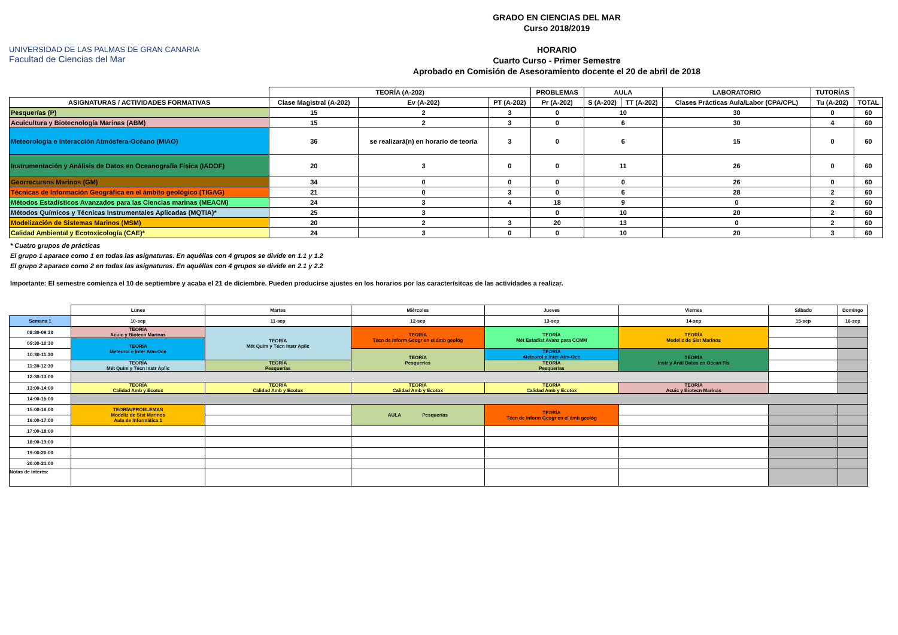UNIVERSIDAD DE LAS PALMAS DE GRAN CANARIA
Facultad de Ciencias del Mar
GRADO EN CIENCIAS DEL MAR
Curso 2018/2019
HORARIO
Cuarto Curso - Primer Semestre
Aprobado en Comisión de Asesoramiento docente el 20 de abril de 2018
| | TEORÍA (A-202) | | | PROBLEMAS | AULA | | LABORATORIO | TUTORÍAS | |
| --- | --- | --- | --- | --- | --- | --- | --- | --- | --- |
| ASIGNATURAS / ACTIVIDADES FORMATIVAS | Clase Magistral (A-202) | Ev (A-202) | PT (A-202) | Pr (A-202) | S (A-202) | TT (A-202) | Clases Prácticas Aula/Labor (CPA/CPL) | Tu (A-202) | TOTAL |
| Pesquerías (P) | 15 | 2 | 3 | 0 | 10 | | 30 | 0 | 60 |
| Acuicultura y Biotecnología Marinas (ABM) | 15 | 2 | 3 | 0 | 6 | | 30 | 4 | 60 |
| Meteorología e Interacción Atmósfera-Océano (MIAO) | 36 | se realizará(n) en horario de teoría | 3 | 0 | 6 | | 15 | 0 | 60 |
| Instrumentación y Análisis de Datos en Oceanografía Física (IADOF) | 20 | 3 | 0 | 0 | 11 | | 26 | 0 | 60 |
| Georrecursos Marinos (GM) | 34 | 0 | 0 | 0 | 0 | | 26 | 0 | 60 |
| Técnicas de Información Geográfica en el ámbito geológico (TIGAG) | 21 | 0 | 3 | 0 | 6 | | 28 | 2 | 60 |
| Métodos Estadísticos Avanzados para las Ciencias marinas (MEACM) | 24 | 3 | 4 | 18 | 9 | | 0 | 2 | 60 |
| Métodos Químicos y Técnicas Instrumentales Aplicadas (MQTIA)* | 25 | 3 | | 0 | 10 | | 20 | 2 | 60 |
| Modelización de Sistemas Marinos (MSM) | 20 | 2 | 3 | 20 | 13 | | 0 | 2 | 60 |
| Calidad Ambiental y Ecotoxicología (CAE)* | 24 | 3 | 0 | 0 | 10 | | 20 | 3 | 60 |
* Cuatro grupos de prácticas
El grupo 1 aparace como 1 en todas las asignaturas. En aquéllas con 4 grupos se divide en 1.1 y 1.2
El grupo 2 aparace como 2 en todas las asignaturas. En aquéllas con 4 grupos se divide en 2.1 y 2.2
Importante: El semestre comienza el 10 de septiembre y acaba el 21 de diciembre. Pueden producirse ajustes en los horarios por las caracterísitcas de las actividades a realizar.
| | Lunes | Martes | Miércoles | Jueves | Viernes | Sábado | Domingo |
| --- | --- | --- | --- | --- | --- | --- | --- |
| Semana 1 | 10-sep | 11-sep | 12-sep | 13-sep | 14-sep | 15-sep | 16-sep |
| 08:30-09:30 | TEORÍA Acuic y Biotecn Marinas | TEORÍA Mét Quim y Técn Instr Aplic | TEORÍA Técn de Inform Geogr en el ámb geológ | TEORÍA Mét Estadist Avanz para CCMM | TEORÍA Modeliz de Sist Marinos | | |
| 09:30-10:30 | TEORÍA Meteorol e Inter Atm-Oce | | | | | | |
| 10:30-11:30 | | | TEORÍA Pesquerías | TEORÍA Meteorol e Inter Atm-Oce | TEORÍA Instr y Anál Datos en Ocean Fís | | |
| 11:30-12:30 | TEORÍA Mét Quím y Técn Instr Aplic | TEORÍA Pesquerías | | TEORÍA Pesquerías | | | |
| 12:30-13:00 | | | | | | | |
| 13:00-14:00 | TEORÍA Calidad Amb y Ecotox | TEORÍA Calidad Amb y Ecotox | TEORÍA Calidad Amb y Ecotox | TEORÍA Calidad Amb y Ecotox | TEORÍA Acuic y Biotecn Marinas | | |
| 14:00-15:00 | | | | | | | |
| 15:00-16:00 | TEORÍA/PROBLEMAS Modeliz de Sist Marinos Aula de Informática 1 | | AULA Pesquerías | TEORÍA Técn de Inform Geogr en el ámb geológ | | | |
| 16:00-17:00 | | | | | | | |
| 17:00-18:00 | | | | | | | |
| 18:00-19:00 | | | | | | | |
| 19:00-20:00 | | | | | | | |
| 20:00-21:00 | | | | | | | |
| Notas de interés: | | | | | | | |